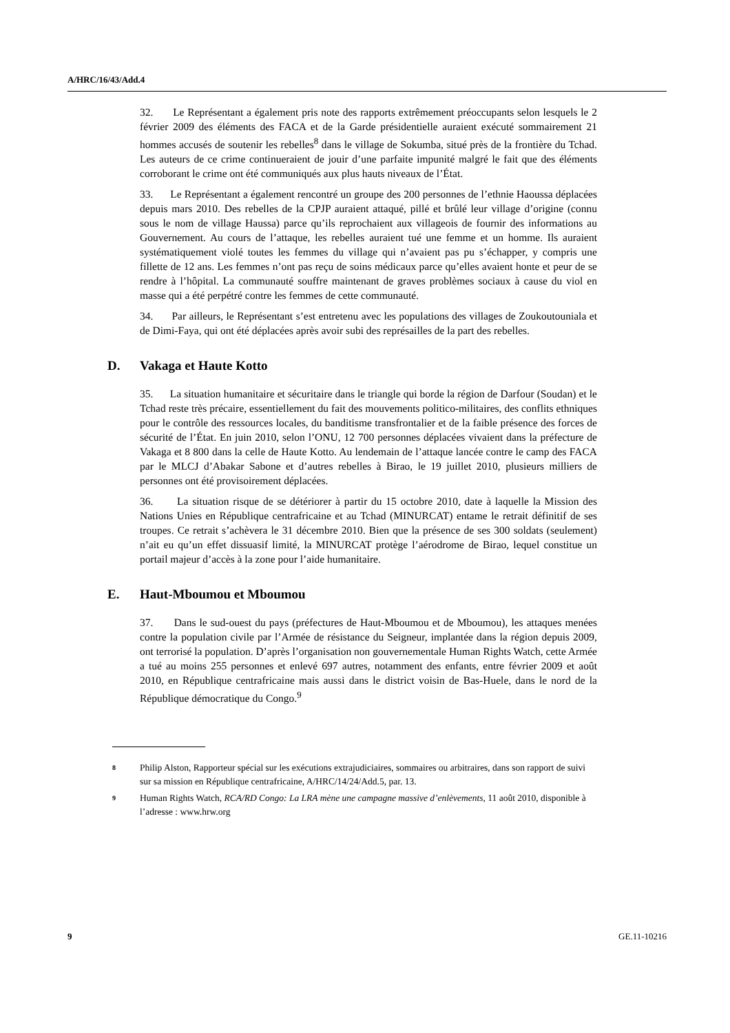A/HRC/16/43/Add.4
32. Le Représentant a également pris note des rapports extrêmement préoccupants selon lesquels le 2 février 2009 des éléments des FACA et de la Garde présidentielle auraient exécuté sommairement 21 hommes accusés de soutenir les rebelles<sup>8</sup> dans le village de Sokumba, situé près de la frontière du Tchad. Les auteurs de ce crime continueraient de jouir d’une parfaite impunité malgré le fait que des éléments corroborant le crime ont été communiqués aux plus hauts niveaux de l’État.
33. Le Représentant a également rencontré un groupe des 200 personnes de l’ethnie Haoussa déplacées depuis mars 2010. Des rebelles de la CPJP auraient attaqué, pillé et brûlé leur village d’origine (connu sous le nom de village Haussa) parce qu’ils reprochaient aux villageois de fournir des informations au Gouvernement. Au cours de l’attaque, les rebelles auraient tué une femme et un homme. Ils auraient systématiquement violé toutes les femmes du village qui n’avaient pas pu s’échapper, y compris une fillette de 12 ans. Les femmes n’ont pas reçu de soins médicaux parce qu’elles avaient honte et peur de se rendre à l’hôpital. La communauté souffre maintenant de graves problèmes sociaux à cause du viol en masse qui a été perpétré contre les femmes de cette communauté.
34. Par ailleurs, le Représentant s’est entretenu avec les populations des villages de Zoukoutouniala et de Dimi-Faya, qui ont été déplacées après avoir subi des représailles de la part des rebelles.
D. Vakaga et Haute Kotto
35. La situation humanitaire et sécuritaire dans le triangle qui borde la région de Darfour (Soudan) et le Tchad reste très précaire, essentiellement du fait des mouvements politico-militaires, des conflits ethniques pour le contrôle des ressources locales, du banditisme transfrontalier et de la faible présence des forces de sécurité de l’État. En juin 2010, selon l’ONU, 12 700 personnes déplacées vivaient dans la préfecture de Vakaga et 8 800 dans la celle de Haute Kotto. Au lendemain de l’attaque lancée contre le camp des FACA par le MLCJ d’Abakar Sabone et d’autres rebelles à Birao, le 19 juillet 2010, plusieurs milliers de personnes ont été provisoirement déplacées.
36. La situation risque de se détériorer à partir du 15 octobre 2010, date à laquelle la Mission des Nations Unies en République centrafricaine et au Tchad (MINURCAT) entame le retrait définitif de ses troupes. Ce retrait s’achèvera le 31 décembre 2010. Bien que la présence de ses 300 soldats (seulement) n’ait eu qu’un effet dissuasif limité, la MINURCAT protège l’aérodrome de Birao, lequel constitue un portail majeur d’accès à la zone pour l’aide humanitaire.
E. Haut-Mboumou et Mboumou
37. Dans le sud-ouest du pays (préfectures de Haut-Mboumou et de Mboumou), les attaques menées contre la population civile par l’Armée de résistance du Seigneur, implantée dans la région depuis 2009, ont terrorisé la population. D’après l’organisation non gouvernementale Human Rights Watch, cette Armée a tué au moins 255 personnes et enlevé 697 autres, notamment des enfants, entre février 2009 et août 2010, en République centrafricaine mais aussi dans le district voisin de Bas-Huele, dans le nord de la République démocratique du Congo.<sup>9</sup>
8 Philip Alston, Rapporteur spécial sur les exécutions extrajudiciaires, sommaires ou arbitraires, dans son rapport de suivi sur sa mission en République centrafricaine, A/HRC/14/24/Add.5, par. 13.
9 Human Rights Watch, RCA/RD Congo: La LRA mène une campagne massive d’enlèvements, 11 août 2010, disponible à l’adresse : www.hrw.org
9 GE.11-10216